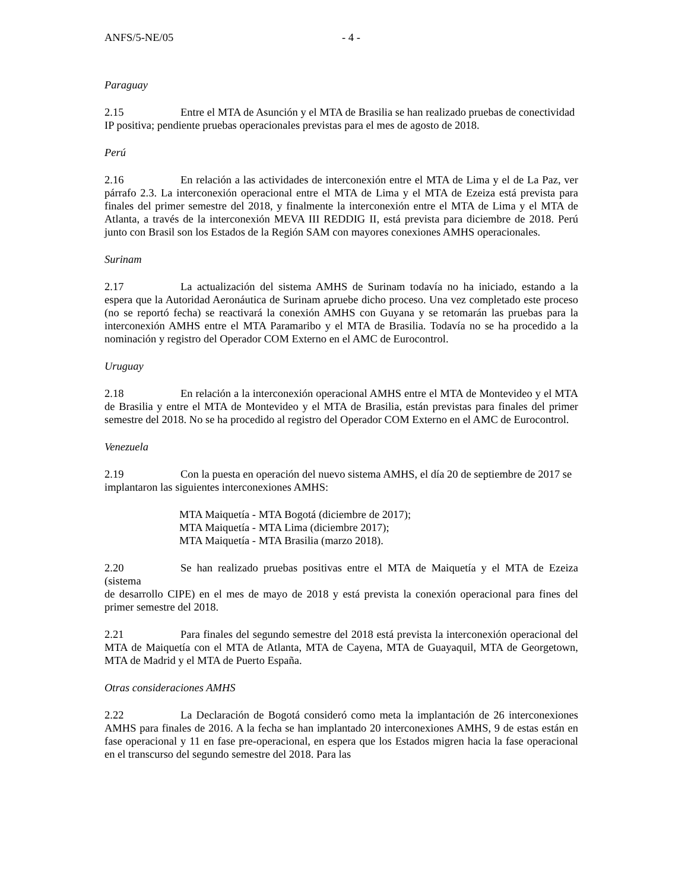ANFS/5-NE/05 - 4 -
Paraguay
2.15 Entre el MTA de Asunción y el MTA de Brasilia se han realizado pruebas de conectividad
IP positiva; pendiente pruebas operacionales previstas para el mes de agosto de 2018.
Perú
2.16 En relación a las actividades de interconexión entre el MTA de Lima y el de La Paz, ver párrafo 2.3. La interconexión operacional entre el MTA de Lima y el MTA de Ezeiza está prevista para finales del primer semestre del 2018, y finalmente la interconexión entre el MTA de Lima y el MTA de Atlanta, a través de la interconexión MEVA III REDDIG II, está prevista para diciembre de 2018. Perú junto con Brasil son los Estados de la Región SAM con mayores conexiones AMHS operacionales.
Surinam
2.17 La actualización del sistema AMHS de Surinam todavía no ha iniciado, estando a la espera que la Autoridad Aeronáutica de Surinam apruebe dicho proceso. Una vez completado este proceso (no se reportó fecha) se reactivará la conexión AMHS con Guyana y se retomarán las pruebas para la interconexión AMHS entre el MTA Paramaribo y el MTA de Brasilia. Todavía no se ha procedido a la nominación y registro del Operador COM Externo en el AMC de Eurocontrol.
Uruguay
2.18 En relación a la interconexión operacional AMHS entre el MTA de Montevideo y el MTA de Brasilia y entre el MTA de Montevideo y el MTA de Brasilia, están previstas para finales del primer semestre del 2018. No se ha procedido al registro del Operador COM Externo en el AMC de Eurocontrol.
Venezuela
2.19 Con la puesta en operación del nuevo sistema AMHS, el día 20 de septiembre de 2017 se
implantaron las siguientes interconexiones AMHS:
MTA Maiquetía - MTA Bogotá (diciembre de 2017);
MTA Maiquetía - MTA Lima (diciembre 2017);
MTA Maiquetía - MTA Brasilia (marzo 2018).
2.20 Se han realizado pruebas positivas entre el MTA de Maiquetía y el MTA de Ezeiza (sistema
de desarrollo CIPE) en el mes de mayo de 2018 y está prevista la conexión operacional para fines del primer semestre del 2018.
2.21 Para finales del segundo semestre del 2018 está prevista la interconexión operacional del MTA de Maiquetía con el MTA de Atlanta, MTA de Cayena, MTA de Guayaquil, MTA de Georgetown, MTA de Madrid y el MTA de Puerto España.
Otras consideraciones AMHS
2.22 La Declaración de Bogotá consideró como meta la implantación de 26 interconexiones AMHS para finales de 2016. A la fecha se han implantado 20 interconexiones AMHS, 9 de estas están en fase operacional y 11 en fase pre-operacional, en espera que los Estados migren hacia la fase operacional en el transcurso del segundo semestre del 2018. Para las